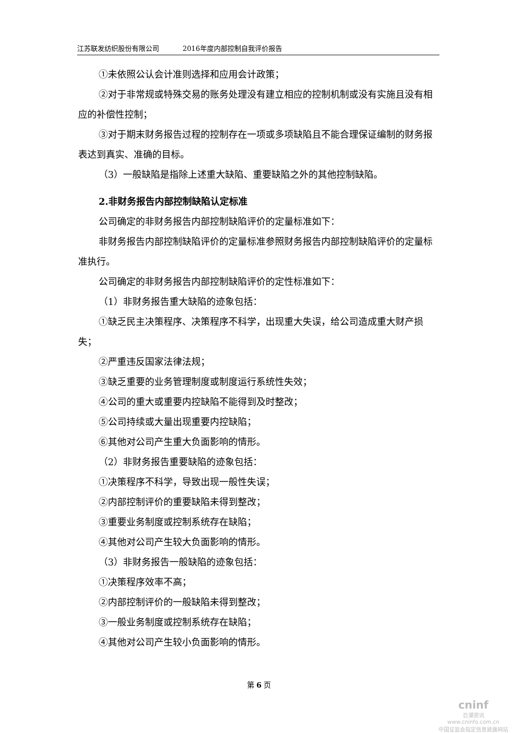江苏联发纺织股份有限公司 2016年度内部控制自我评价报告
①未依照公认会计准则选择和应用会计政策；
②对于非常规或特殊交易的账务处理没有建立相应的控制机制或没有实施且没有相应的补偿性控制；
③对于期末财务报告过程的控制存在一项或多项缺陷且不能合理保证编制的财务报表达到真实、准确的目标。
（3）一般缺陷是指除上述重大缺陷、重要缺陷之外的其他控制缺陷。
2.非财务报告内部控制缺陷认定标准
公司确定的非财务报告内部控制缺陷评价的定量标准如下：
非财务报告内部控制缺陷评价的定量标准参照财务报告内部控制缺陷评价的定量标准执行。
公司确定的非财务报告内部控制缺陷评价的定性标准如下：
（1）非财务报告重大缺陷的迹象包括：
①缺乏民主决策程序、决策程序不科学，出现重大失误，给公司造成重大财产损失；
②严重违反国家法律法规；
③缺乏重要的业务管理制度或制度运行系统性失效；
④公司的重大或重要内控缺陷不能得到及时整改；
⑤公司持续或大量出现重要内控缺陷；
⑥其他对公司产生重大负面影响的情形。
（2）非财务报告重要缺陷的迹象包括：
①决策程序不科学，导致出现一般性失误；
②内部控制评价的重要缺陷未得到整改；
③重要业务制度或控制系统存在缺陷；
④其他对公司产生较大负面影响的情形。
（3）非财务报告一般缺陷的迹象包括：
①决策程序效率不高；
②内部控制评价的一般缺陷未得到整改；
③一般业务制度或控制系统存在缺陷；
④其他对公司产生较小负面影响的情形。
第 6 页
cninf
巨潮资讯
www.cninfo.com.cn
中国证监会指定信息披露网站